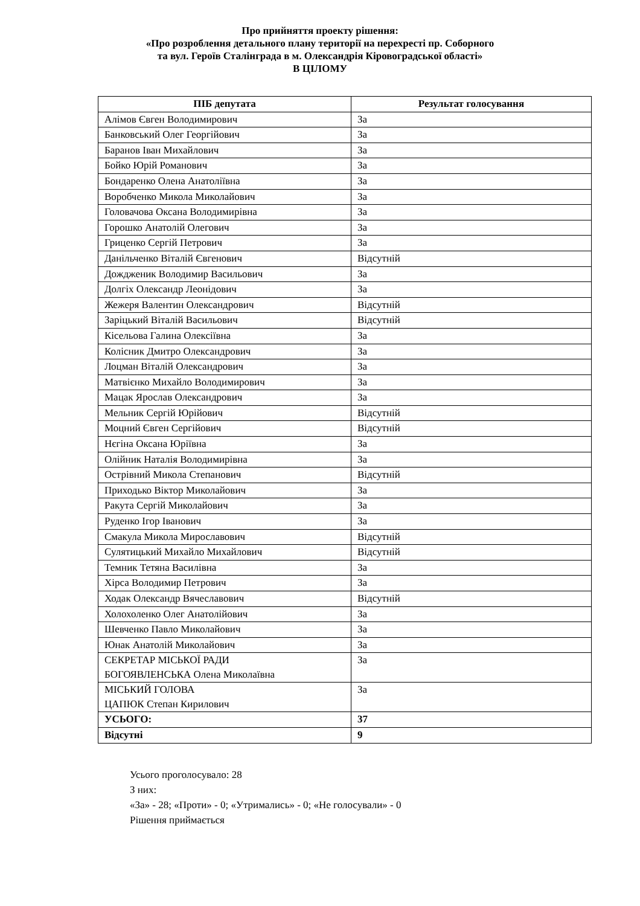Про прийняття проекту рішення:
«Про розроблення детального плану території на перехресті пр. Соборного
та вул. Героїв Сталінграда в м. Олександрія Кіровоградської області»
В ЦІЛОМУ
| ПІБ депутата | Результат голосування |
| --- | --- |
| Алімов Євген Володимирович | За |
| Банковський Олег Георгійович | За |
| Баранов Іван Михайлович | За |
| Бойко Юрій Романович | За |
| Бондаренко Олена Анатоліївна | За |
| Воробченко Микола Миколайович | За |
| Головачова Оксана Володимирівна | За |
| Горошко Анатолій Олегович | За |
| Гриценко Сергій Петрович | За |
| Данільченко Віталій Євгенович | Відсутній |
| Дождженик Володимир Васильович | За |
| Долгіх Олександр Леонідович | За |
| Жежеря Валентин Олександрович | Відсутній |
| Заріцький Віталій Васильович | Відсутній |
| Кісельова Галина Олексіївна | За |
| Колісник Дмитро Олександрович | За |
| Лоцман Віталій Олександрович | За |
| Матвієнко Михайло Володимирович | За |
| Мацак Ярослав Олександрович | За |
| Мельник Сергій Юрійович | Відсутній |
| Моцний Євген Сергійович | Відсутній |
| Нєгіна Оксана Юріївна | За |
| Олійник Наталія Володимирівна | За |
| Острівний Микола Степанович | Відсутній |
| Приходько Віктор Миколайович | За |
| Ракута Сергій Миколайович | За |
| Руденко Ігор Іванович | За |
| Смакула Микола Мирославович | Відсутній |
| Сулятицький Михайло Михайлович | Відсутній |
| Темник Тетяна Василівна | За |
| Хірса Володимир Петрович | За |
| Ходак Олександр Вячеславович | Відсутній |
| Холохоленко Олег Анатолійович | За |
| Шевченко Павло Миколайович | За |
| Юнак Анатолій Миколайович | За |
| СЕКРЕТАР МІСЬКОЇ РАДИ БОГОЯВЛЕНСЬКА Олена Миколаївна | За |
| МІСЬКИЙ ГОЛОВА ЦАПЮК Степан Кирилович | За |
| УСЬОГО: | 37 |
| Відсутні | 9 |
Усього проголосувало: 28
З них:
«За» - 28; «Проти» - 0; «Утримались» - 0; «Не голосували» - 0
Рішення приймається